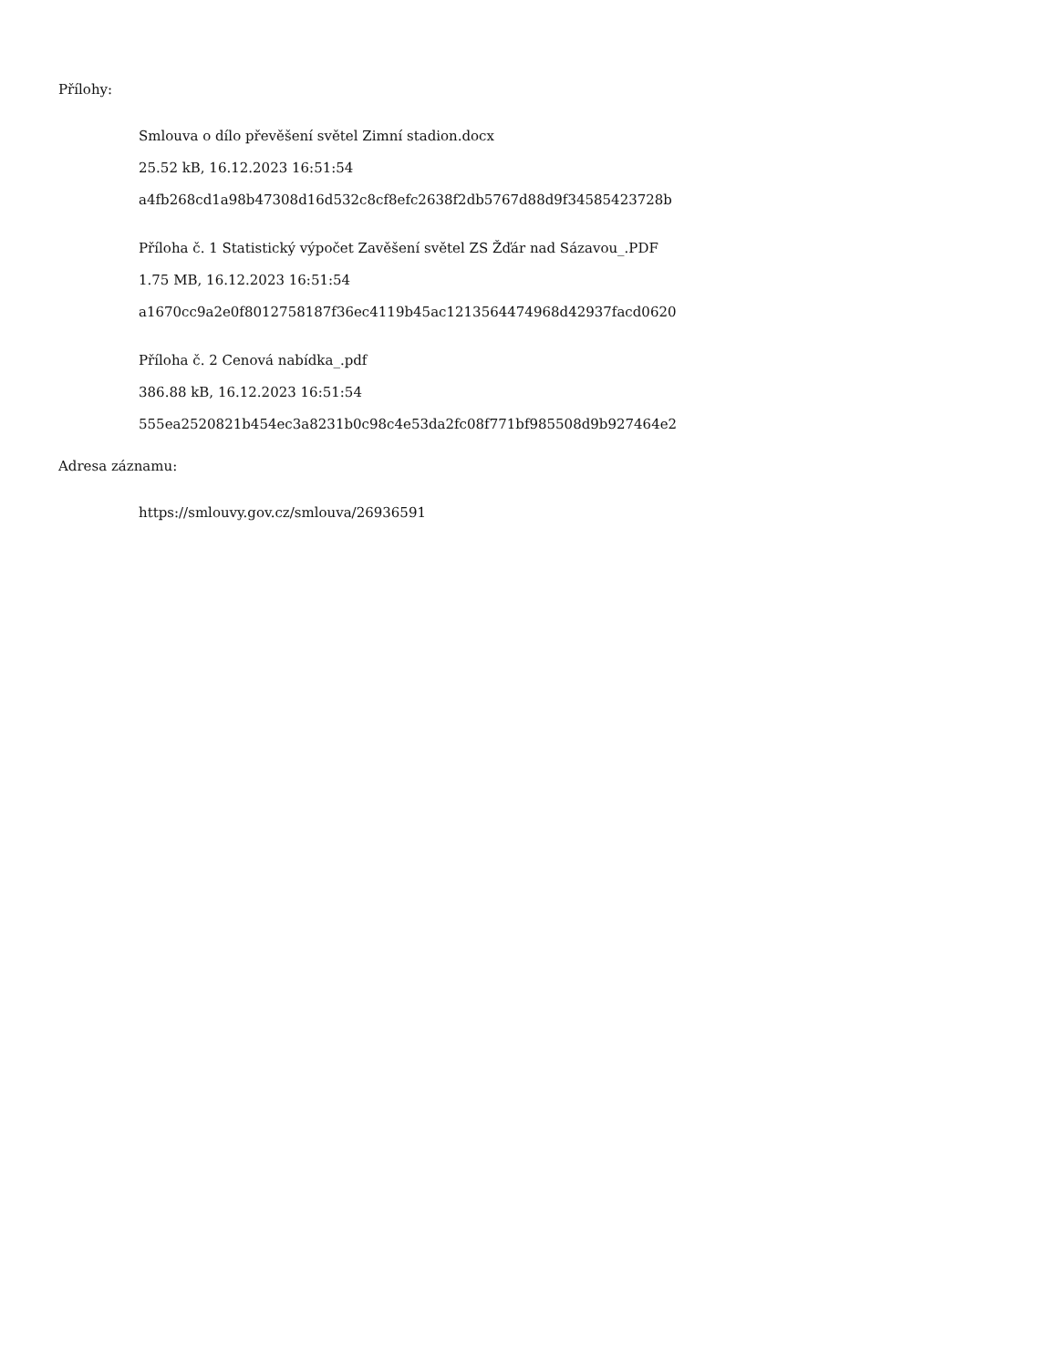Přílohy:
Smlouva o dílo převěšení světel Zimní stadion.docx
25.52 kB, 16.12.2023 16:51:54
a4fb268cd1a98b47308d16d532c8cf8efc2638f2db5767d88d9f34585423728b
Příloha č. 1 Statistický výpočet Zavěšení světel ZS Žďár nad Sázavou_.PDF
1.75 MB, 16.12.2023 16:51:54
a1670cc9a2e0f8012758187f36ec4119b45ac1213564474968d42937facd0620
Příloha č. 2 Cenová nabídka_.pdf
386.88 kB, 16.12.2023 16:51:54
555ea2520821b454ec3a8231b0c98c4e53da2fc08f771bf985508d9b927464e2
Adresa záznamu:
https://smlouvy.gov.cz/smlouva/26936591